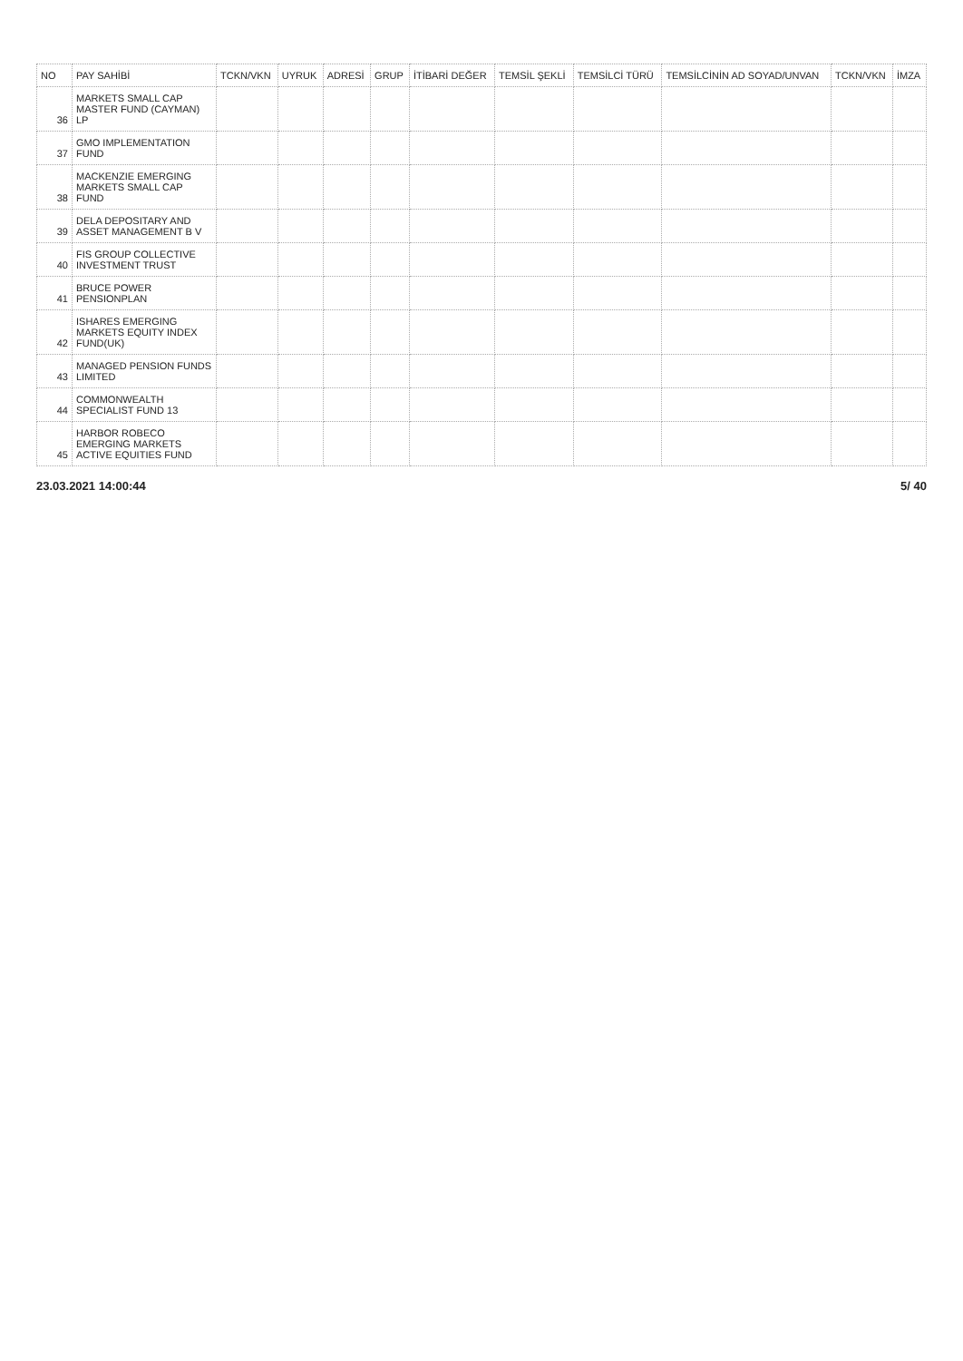| NO | PAY SAHİBİ | TCKN/VKN | UYRUK | ADRESİ | GRUP | İTİBARİ DEĞER | TEMSİL ŞEKLİ | TEMSİLCİ TÜRÜ | TEMSİLCİNİN AD SOYAD/UNVAN | TCKN/VKN | İMZA |
| --- | --- | --- | --- | --- | --- | --- | --- | --- | --- | --- | --- |
| 36 | MARKETS SMALL CAP MASTER FUND (CAYMAN) LP | | | | | | | | | | |
| 37 | GMO IMPLEMENTATION FUND | | | | | | | | | | |
| 38 | MACKENZIE EMERGING MARKETS SMALL CAP FUND | | | | | | | | | | |
| 39 | DELA DEPOSITARY AND ASSET MANAGEMENT B V | | | | | | | | | | |
| 40 | FIS GROUP COLLECTIVE INVESTMENT TRUST | | | | | | | | | | |
| 41 | BRUCE POWER PENSIONPLAN | | | | | | | | | | |
| 42 | ISHARES EMERGING MARKETS EQUITY INDEX FUND(UK) | | | | | | | | | | |
| 43 | MANAGED PENSION FUNDS LIMITED | | | | | | | | | | |
| 44 | COMMONWEALTH SPECIALIST FUND 13 | | | | | | | | | | |
| 45 | HARBOR ROBECO EMERGING MARKETS ACTIVE EQUITIES FUND | | | | | | | | | | |
23.03.2021 14:00:44 5/ 40